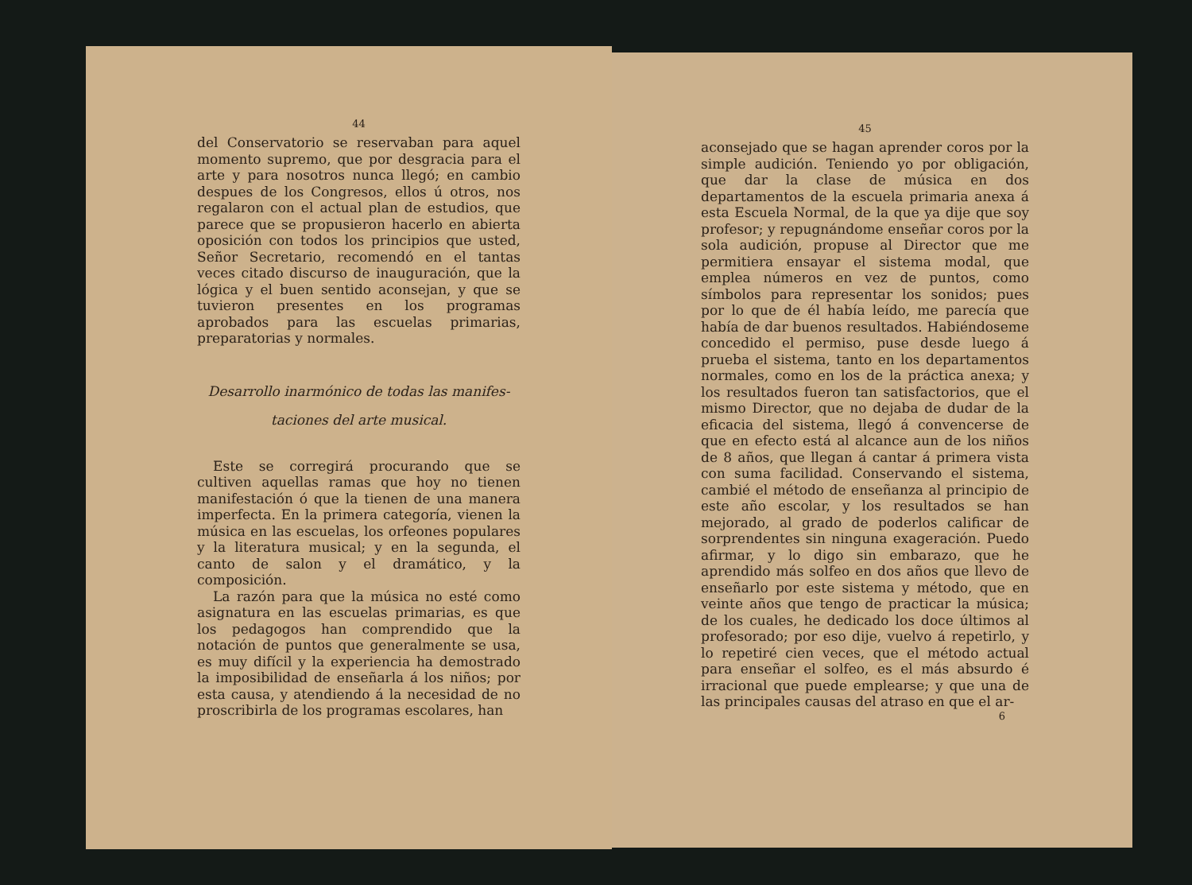44
del Conservatorio se reservaban para aquel momento supremo, que por desgracia para el arte y para nosotros nunca llegó; en cambio despues de los Congresos, ellos ú otros, nos regalaron con el actual plan de estudios, que parece que se propusieron hacerlo en abierta oposición con todos los principios que usted, Señor Secretario, recomendó en el tantas veces citado discurso de inauguración, que la lógica y el buen sentido aconsejan, y que se tuvieron presentes en los programas aprobados para las escuelas primarias, preparatorias y normales.
Desarrollo inarmónico de todas las manifes-
taciones del arte musical.
Este se corregirá procurando que se cultiven aquellas ramas que hoy no tienen manifestación ó que la tienen de una manera imperfecta. En la primera categoría, vienen la música en las escuelas, los orfeones populares y la literatura musical; y en la segunda, el canto de salon y el dramático, y la composición.
La razón para que la música no esté como asignatura en las escuelas primarias, es que los pedagogos han comprendido que la notación de puntos que generalmente se usa, es muy difícil y la experiencia ha demostrado la imposibilidad de enseñarla á los niños; por esta causa, y atendiendo á la necesidad de no proscribirla de los programas escolares, han
45
aconsejado que se hagan aprender coros por la simple audición. Teniendo yo por obligación, que dar la clase de música en dos departamentos de la escuela primaria anexa á esta Escuela Normal, de la que ya dije que soy profesor; y repugnándome enseñar coros por la sola audición, propuse al Director que me permitiera ensayar el sistema modal, que emplea números en vez de puntos, como símbolos para representar los sonidos; pues por lo que de él había leído, me parecía que había de dar buenos resultados. Habiéndoseme concedido el permiso, puse desde luego á prueba el sistema, tanto en los departamentos normales, como en los de la práctica anexa; y los resultados fueron tan satisfactorios, que el mismo Director, que no dejaba de dudar de la eficacia del sistema, llegó á convencerse de que en efecto está al alcance aun de los niños de 8 años, que llegan á cantar á primera vista con suma facilidad. Conservando el sistema, cambié el método de enseñanza al principio de este año escolar, y los resultados se han mejorado, al grado de poderlos calificar de sorprendentes sin ninguna exageración. Puedo afirmar, y lo digo sin embarazo, que he aprendido más solfeo en dos años que llevo de enseñarlo por este sistema y método, que en veinte años que tengo de practicar la música; de los cuales, he dedicado los doce últimos al profesorado; por eso dije, vuelvo á repetirlo, y lo repetiré cien veces, que el método actual para enseñar el solfeo, es el más absurdo é irracional que puede emplearse; y que una de las principales causas del atraso en que el ar-
6